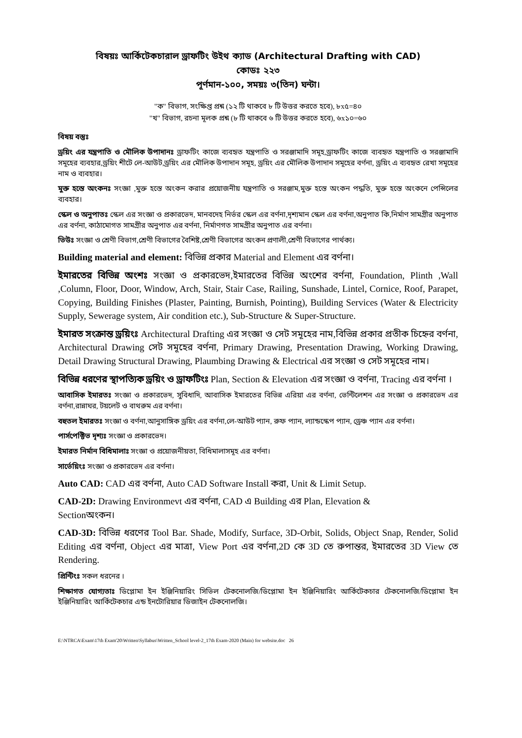বিষয়ঃ আর্কিটেকচারাল ড্রাফটিং উইথ ক্যাড (Architectural Drafting with CAD)
কোডঃ ২২৩
পূর্ণমান-১০০, সময়ঃ ৩(তিন) ঘন্টা।
"ক" বিভাগ, সংক্ষিপ্ত প্রশ্ন (১২ টি থাকবে ৮ টি উত্তর করতে হবে), ৮x৫=৪০
"খ" বিভাগ, রচনা মূলক প্রশ্ন (৮ টি থাকবে ৬ টি উত্তর করতে হবে), ৬x১০=৬০
বিষয় বস্তুঃ
ড্রয়িং এর যন্ত্রপাতি ও মৌলিক উপাদানঃ ড্রাফটিং কাজে ব্যবহৃত যন্ত্রপাতি ও সরঞ্জামাদি সমূহ,ড্রাফটিং কাজে ব্যবহৃত যন্ত্রপাতি ও সরঞ্জামাদি সমূহের ব্যবহার,ড্রয়িং শীটে লে-আউট,ড্রয়িং এর মৌলিক উপাদান সমূহ, ড্রয়িং এর মৌলিক উপাদান সমূহের বর্ণনা, ড্রয়িং এ ব্যবহৃত রেখা সমূহের নাম ও ব্যবহার।
মুক্ত হস্তে অংকনঃ সংজ্ঞা ,মুক্ত হস্তে অংকন করার প্রয়োজনীয় যন্ত্রপাতি ও সরঞ্জাম,মুক্ত হস্তে অংকন পদ্ধতি, মুক্ত হস্তে অংকনে পেন্সিলের ব্যবহার।
স্কেল ও অনুপাতঃ স্কেল এর সংজ্ঞা ও প্রকারভেদ, মানবদেহ নির্ভর স্কেল এর বর্ণনা,দৃশ্যমান স্কেল এর বর্ণনা,অনুপাত কি,নির্মাণ সামগ্রীর অনুপাত এর বর্ণনা, কাঠামোগত সামগ্রীর অনুপাত এর বর্ণনা, নির্মাণগত সামগ্রীর অনুপাত এর বর্ণনা।
ভিউঃ সংজ্ঞা ও শ্রেণী বিভাগ,শ্রেণী বিভাগের বৈশিষ্ট,শ্রেণী বিভাগের অংকন প্রণালী,শ্রেণী বিভাগের পার্থক্য।
Building material and element: বিভিন্ন প্রকার Material and Element এর বর্ণনা।
ইমারতের বিভিন্ন অংশঃ সংজ্ঞা ও প্রকারভেদ,ইমারতের বিভিন্ন অংশের বর্ণনা, Foundation, Plinth ,Wall ,Column, Floor, Door, Window, Arch, Stair, Stair Case, Railing, Sunshade, Lintel, Cornice, Roof, Parapet, Copying, Building Finishes (Plaster, Painting, Burnish, Pointing), Building Services (Water & Electricity Supply, Sewerage system, Air condition etc.), Sub-Structure & Super-Structure.
ইমারত সংক্রান্ত ড্রয়িংঃ Architectural Drafting এর সংজ্ঞা ও সেট সমূহের নাম,বিভিন্ন প্রকার প্রতীক চিহ্নের বর্ণনা, Architectural Drawing সেট সমূহের বর্ণনা, Primary Drawing, Presentation Drawing, Working Drawing, Detail Drawing Structural Drawing, Plaumbing Drawing & Electrical এর সংজ্ঞা ও সেট সমূহের নাম।
বিভিন্ন ধরণের স্থাপত্যিক ড্রয়িং ও ড্রাফটিংঃ Plan, Section & Elevation এর সংজ্ঞা ও বর্ণনা, Tracing এর বর্ণনা ।
আবাসিক ইমারতঃ সংজ্ঞা ও প্রকারভেদ, সুবিধাদি, আবাসিক ইমারতের বিভিন্ন এরিয়া এর বর্ণনা, ভেন্টিলেশন এর সংজ্ঞা ও প্রকারভেদ এর বর্ণনা,রান্নাঘর, টয়লেট ও বাথরুম এর বর্ণনা।
বহুতল ইমারতঃ সংজ্ঞা ও বর্ণনা,আনুসাঙ্গিক ড্রয়িং এর বর্ণনা,লে-আউট প্যান, রুফ প্যান, ল্যান্ডস্কেপ প্যান, ড্রেঞ্চ প্যান এর বর্ণনা।
পার্সপেক্টিভ দৃশ্যঃ সংজ্ঞা ও প্রকারভেদ।
ইমারত নির্মান বিধিমালাঃ সংজ্ঞা ও প্রয়োজনীয়তা, বিধিমালাসমূহ এর বর্ণনা।
সার্ভেয়িংঃ সংজ্ঞা ও প্রকারভেদ এর বর্ণনা।
Auto CAD: CAD এর বর্ণনা, Auto CAD Software Install করা, Unit & Limit Setup.
CAD-2D: Drawing Environmevt এর বর্ণনা, CAD এ Building এর Plan, Elevation &
Sectionঅংকন।
CAD-3D: বিভিন্ন ধরণের Tool Bar. Shade, Modify, Surface, 3D-Orbit, Solids, Object Snap, Render, Solid Editing এর বর্ণনা, Object এর মাত্রা, View Port এর বর্ণনা,2D কে 3D তে রুপান্তর, ইমারতের 3D View তে Rendering.
প্রিন্টিংঃ সকল ধরনের ।
শিক্ষাগত যোগ্যতাঃ ডিপ্লোমা ইন ইঞ্জিনিয়ারিং সিভিল টেকনোলজি/ডিপ্লোমা ইন ইঞ্জিনিয়ারিং আর্কিটেকচার টেকনোলজি/ডিপ্লোমা ইন ইঞ্জিনিয়ারিং আর্কিটেকচার এন্ড ইনটোরিয়ার ডিজাইন টেকনোলজি।
E:\NTRCA\Exam\17th Exam'20\Written\Syllabus\Written_School level-2_17th Exam-2020 (Main) for website.doc 26